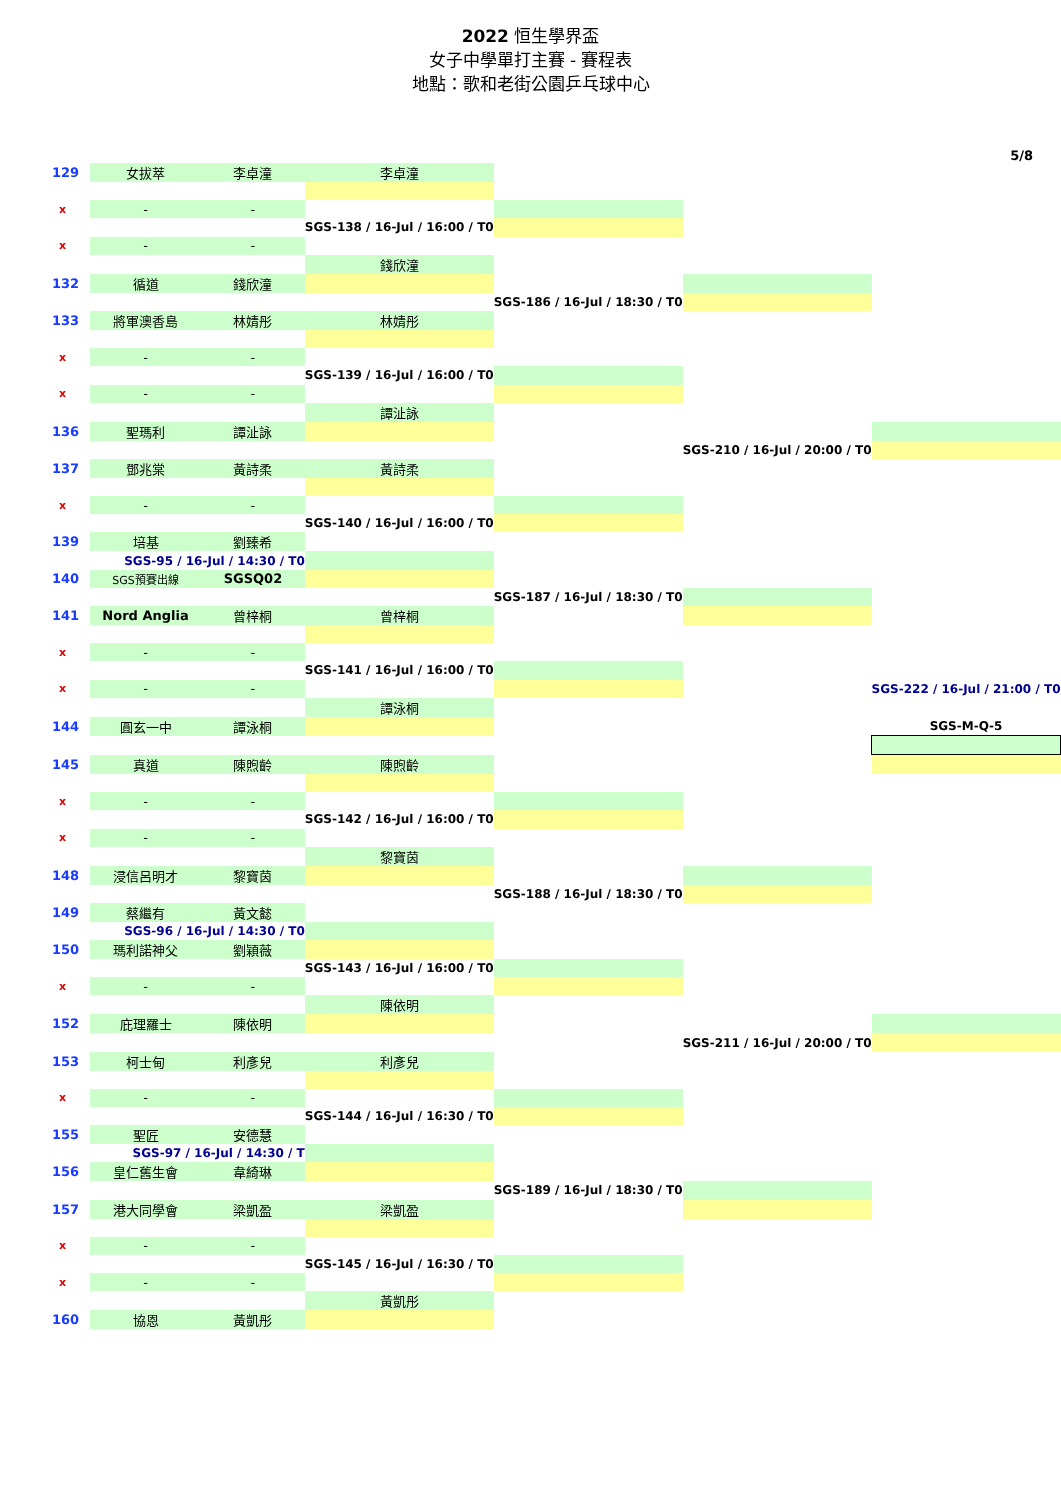2022 恒生學界盃
女子中學單打主賽 - 賽程表
地點：歌和老街公園乒乓球中心
5/8
| 129 | 女拔萃 | 李卓潼 | 李卓潼 | | | |
| x | - | - | | | | |
| | | | SGS-138 / 16-Jul / 16:00 / T0 | | | |
| x | - | - | | | | |
| | | | 錢欣潼 | | | |
| 132 | 循道 | 錢欣潼 | | | | |
| | | | | SGS-186 / 16-Jul / 18:30 / T0 | | |
| 133 | 將軍澳香島 | 林婧彤 | 林婧彤 | | | |
| x | - | - | | | | |
| | | | SGS-139 / 16-Jul / 16:00 / T0 | | | |
| x | - | - | | | | |
| | | | 譚沚詠 | | | |
| 136 | 聖瑪利 | 譚沚詠 | | | | |
| | | | | | SGS-210 / 16-Jul / 20:00 / T0 | |
| 137 | 鄧兆棠 | 黃詩柔 | 黃詩柔 | | | |
| x | - | - | | | | |
| | | | SGS-140 / 16-Jul / 16:00 / T0 | | | |
| 139 | 培基 | 劉臻希 | | | | |
| | SGS-95 / 16-Jul / 14:30 / T0 | | | | | |
| 140 | SGS預賽出線 | SGSQ02 | | | | |
| | | | | SGS-187 / 16-Jul / 18:30 / T0 | | |
| 141 | Nord Anglia | 曾梓桐 | 曾梓桐 | | | |
| x | - | - | | | | |
| | | | SGS-141 / 16-Jul / 16:00 / T0 | | | |
| x | - | - | | | | SGS-222 / 16-Jul / 21:00 / T0 |
| | | | 譚泳桐 | | | |
| 144 | 圓玄一中 | 譚泳桐 | | | | SGS-M-Q-5 |
| 145 | 真道 | 陳煦齡 | 陳煦齡 | | | |
| x | - | - | | | | |
| | | | SGS-142 / 16-Jul / 16:00 / T0 | | | |
| x | - | - | | | | |
| | | | 黎寶茵 | | | |
| 148 | 浸信呂明才 | 黎寶茵 | | | | |
| | | | | SGS-188 / 16-Jul / 18:30 / T0 | | |
| 149 | 蔡繼有 | 黃文懿 | | | | |
| | SGS-96 / 16-Jul / 14:30 / T0 | | | | | |
| 150 | 瑪利諾神父 | 劉穎薇 | | | | |
| | | | SGS-143 / 16-Jul / 16:00 / T0 | | | |
| x | - | - | | | | |
| | | | 陳依明 | | | |
| 152 | 庇理羅士 | 陳依明 | | | | |
| | | | | | SGS-211 / 16-Jul / 20:00 / T0 | |
| 153 | 柯士甸 | 利彥兒 | 利彥兒 | | | |
| x | - | - | | | | |
| | | | SGS-144 / 16-Jul / 16:30 / T0 | | | |
| 155 | 聖匠 | 安德慧 | | | | |
| | SGS-97 / 16-Jul / 14:30 / T | | | | | |
| 156 | 皇仁舊生會 | 韋綺琳 | | | | |
| | | | | SGS-189 / 16-Jul / 18:30 / T0 | | |
| 157 | 港大同學會 | 梁凱盈 | 梁凱盈 | | | |
| x | - | - | | | | |
| | | | SGS-145 / 16-Jul / 16:30 / T0 | | | |
| x | - | - | | | | |
| | | | 黃凱彤 | | | |
| 160 | 協恩 | 黃凱彤 | | | | |